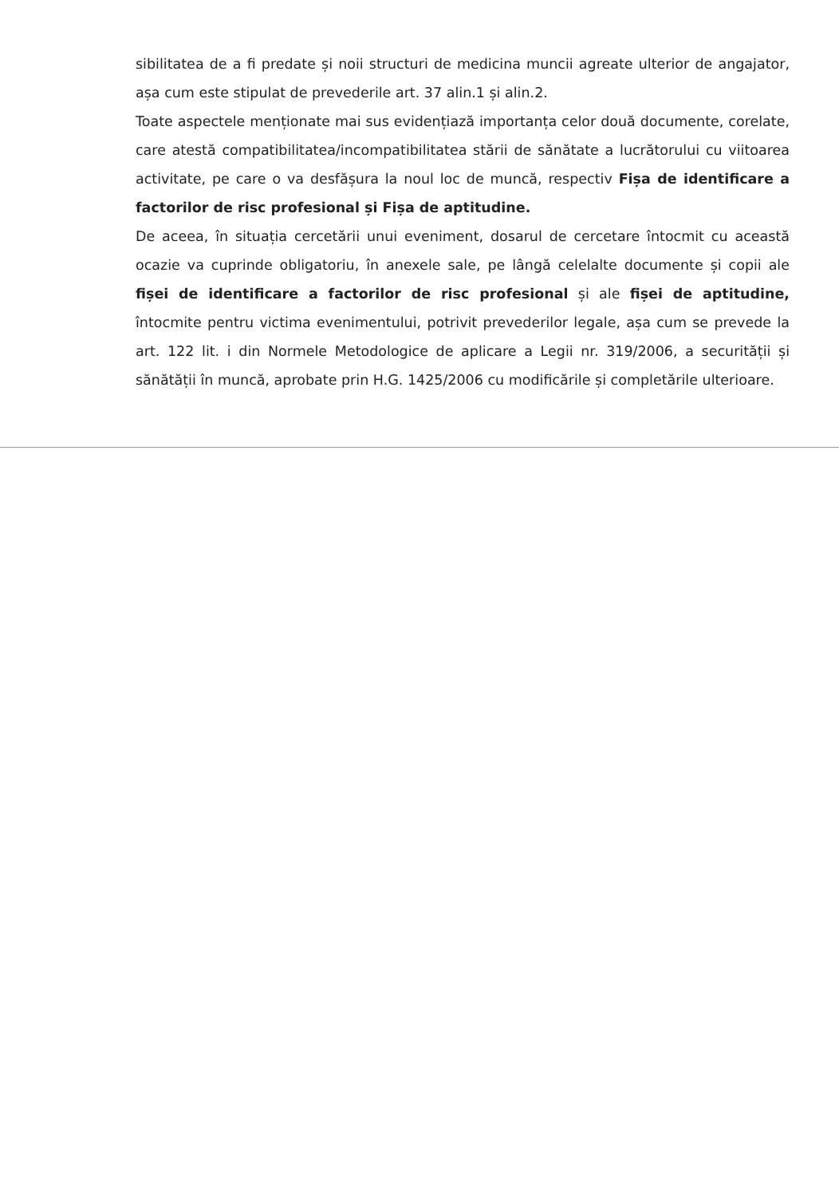sibilitatea de a fi predate și noii structuri de medicina muncii agreate ulterior de angajator, așa cum este stipulat de prevederile art. 37 alin.1 și alin.2.
Toate aspectele menționate mai sus evidențiază importanța celor două documente, corelate, care atestă compatibilitatea/incompatibilitatea stării de sănătate a lucrătorului cu viitoarea activitate, pe care o va desfășura la noul loc de muncă, respectiv Fișa de identificare a factorilor de risc profesional și Fișa de aptitudine.
De aceea, în situația cercetării unui eveniment, dosarul de cercetare întocmit cu această ocazie va cuprinde obligatoriu, în anexele sale, pe lângă celelalte documente și copii ale fișei de identificare a factorilor de risc profesional și ale fișei de aptitudine, întocmite pentru victima evenimentului, potrivit prevederilor legale, așa cum se prevede la art. 122 lit. i din Normele Metodologice de aplicare a Legii nr. 319/2006, a securității și sănătății în muncă, aprobate prin H.G. 1425/2006 cu modificările și completările ulterioare.